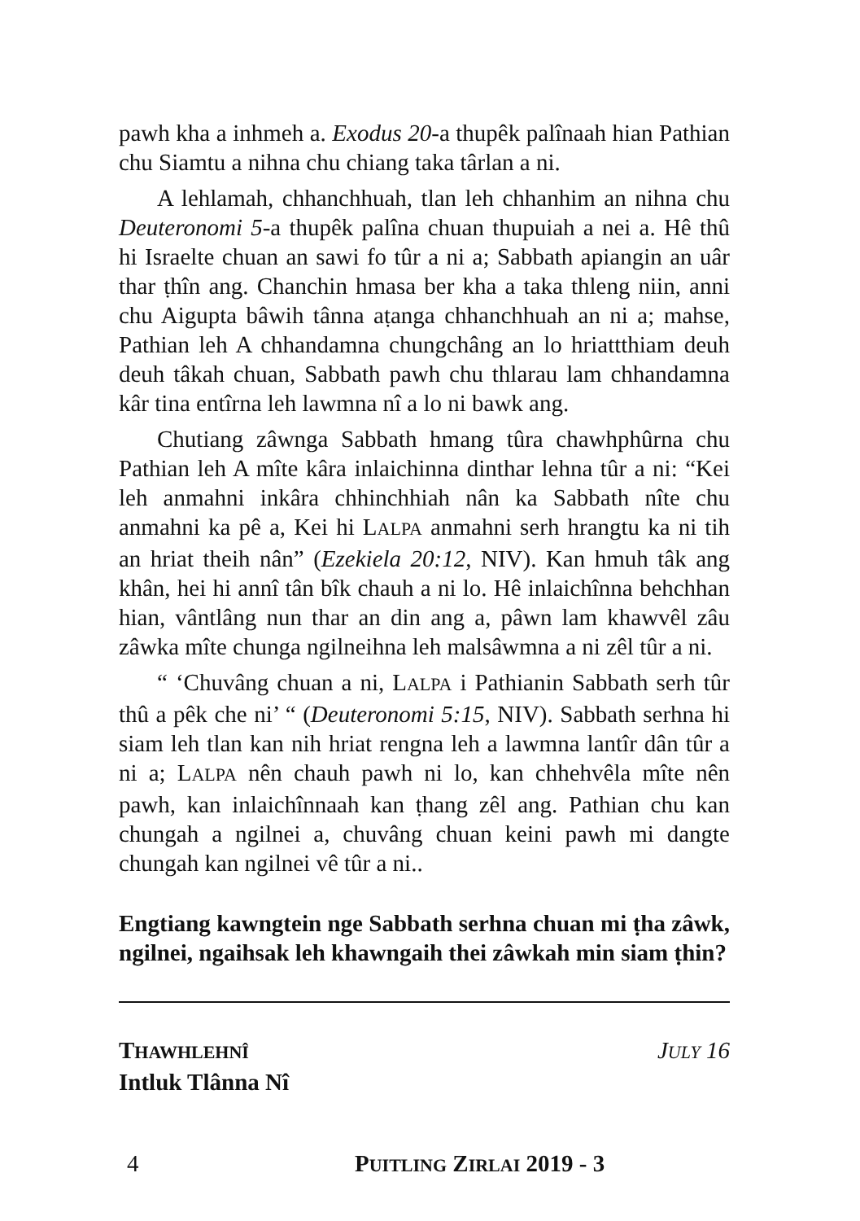pawh kha a inhmeh a. Exodus 20-a thupêk palînaah hian Pathian chu Siamtu a nihna chu chiang taka târlan a ni.
A lehlamah, chhanchhuah, tlan leh chhanhim an nihna chu Deuteronomi 5-a thupêk palîna chuan thupuiah a nei a. Hê thû hi Israelte chuan an sawi fo tûr a ni a; Sabbath apiangin an uâr thar ṭhîn ang. Chanchin hmasa ber kha a taka thleng niin, anni chu Aigupta bâwih tânna aṭanga chhanchhuah an ni a; mahse, Pathian leh A chhandamna chungchâng an lo hriattthiam deuh deuh tâkah chuan, Sabbath pawh chu thlarau lam chhandamna kâr tina entîrna leh lawmna nî a lo ni bawk ang.
Chutiang zâwnga Sabbath hmang tûra chawhphûrna chu Pathian leh A mîte kâra inlaichinna dinthar lehna tûr a ni: “Kei leh anmahni inkâra chhinchhiah nân ka Sabbath nîte chu anmahni ka pê a, Kei hi LALPA anmahni serh hrangtu ka ni tih an hriat theih nân” (Ezekiela 20:12, NIV). Kan hmuh tâk ang khân, hei hi annî tân bîk chauh a ni lo. Hê inlaichînna behchhan hian, vântlâng nun thar an din ang a, pâwn lam khawvêl zâu zâwka mîte chunga ngilneihna leh malsâwmna a ni zêl tûr a ni.
“ ‘Chuvâng chuan a ni, LALPA i Pathianin Sabbath serh tûr thû a pêk che ni’ “ (Deuteronomi 5:15, NIV). Sabbath serhna hi siam leh tlan kan nih hriat rengna leh a lawmna lantîr dân tûr a ni a; LALPA nên chauh pawh ni lo, kan chhehvêla mîte nên pawh, kan inlaichînnaah kan ṭhang zêl ang. Pathian chu kan chungah a ngilnei a, chuvâng chuan keini pawh mi dangte chungah kan ngilnei vê tûr a ni..
Engtiang kawngtein nge Sabbath serhna chuan mi ṭha zâwk, ngilnei, ngaihsak leh khawngaih thei zâwkah min siam ṭhin?
THAWHLEHNÎ JULY 16
Intluk Tlânna Nî
4 PUITLING ZIRLAI 2019 - 3